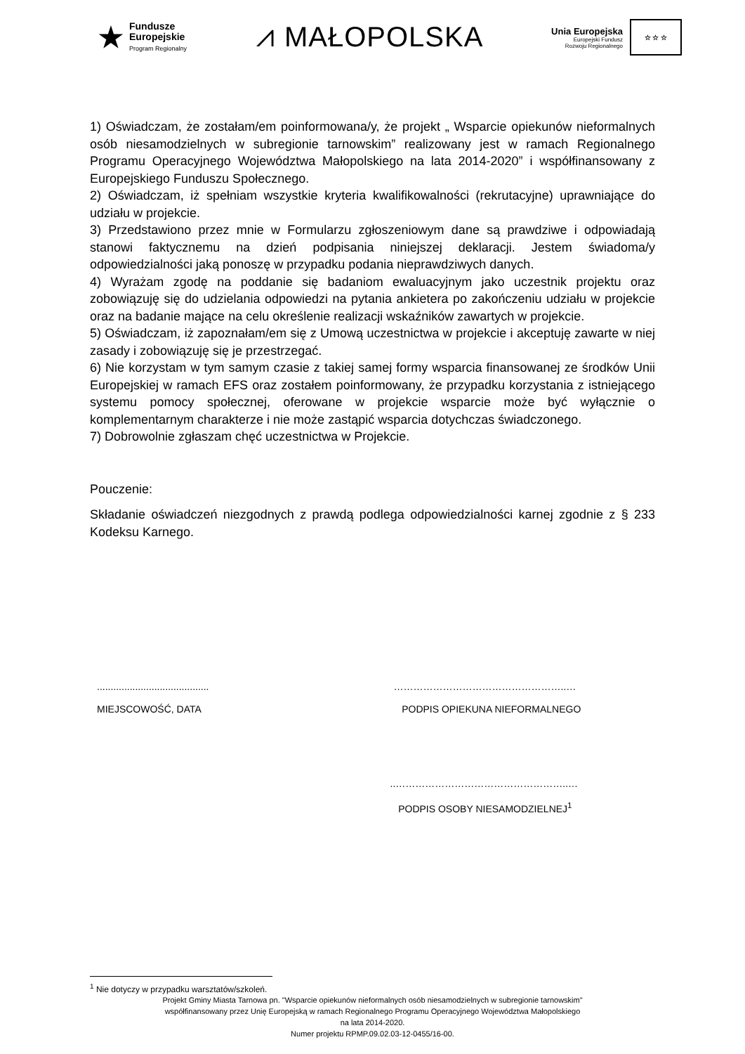★
Fundusze
Europejskie
Program Regionalny
⩘ MAŁOPOLSKA
Unia Europejska
Europejski Fundusz
Rozwoju Regionalnego
☆ ☆ ☆
1) Oświadczam, że zostałam/em poinformowana/y, że projekt „ Wsparcie opiekunów nieformalnych osób niesamodzielnych w subregionie tarnowskim” realizowany jest w ramach Regionalnego Programu Operacyjnego Województwa Małopolskiego na lata 2014-2020” i współfinansowany z Europejskiego Funduszu Społecznego.
2) Oświadczam, iż spełniam wszystkie kryteria kwalifikowalności (rekrutacyjne) uprawniające do udziału w projekcie.
3) Przedstawiono przez mnie w Formularzu zgłoszeniowym dane są prawdziwe i odpowiadają stanowi faktycznemu na dzień podpisania niniejszej deklaracji. Jestem świadoma/y odpowiedzialności jaką ponoszę w przypadku podania nieprawdziwych danych.
4) Wyrażam zgodę na poddanie się badaniom ewaluacyjnym jako uczestnik projektu oraz zobowiązuję się do udzielania odpowiedzi na pytania ankietera po zakończeniu udziału w projekcie oraz na badanie mające na celu określenie realizacji wskaźników zawartych w projekcie.
5) Oświadczam, iż zapoznałam/em się z Umową uczestnictwa w projekcie i akceptuję zawarte w niej zasady i zobowiązuję się je przestrzegać.
6) Nie korzystam w tym samym czasie z takiej samej formy wsparcia finansowanej ze środków Unii Europejskiej w ramach EFS oraz zostałem poinformowany, że przypadku korzystania z istniejącego systemu pomocy społecznej, oferowane w projekcie wsparcie może być wyłącznie o komplementarnym charakterze i nie może zastąpić wsparcia dotychczas świadczonego.
7) Dobrowolnie zgłaszam chęć uczestnictwa w Projekcie.
Pouczenie:
Składanie oświadczeń niezgodnych z prawdą podlega odpowiedzialności karnej zgodnie z § 233 Kodeksu Karnego.
.........................................
MIEJSCOWOŚĆ, DATA
……………………………………………..…
PODPIS OPIEKUNA NIEFORMALNEGO
..……………………………………………..…
PODPIS OSOBY NIESAMODZIELNEJ<sup>1</sup>
<sup>1</sup> Nie dotyczy w przypadku warsztatów/szkoleń.
Projekt Gminy Miasta Tarnowa pn. "Wsparcie opiekunów nieformalnych osób niesamodzielnych w subregionie tarnowskim"
współfinansowany przez Unię Europejską w ramach Regionalnego Programu Operacyjnego Województwa Małopolskiego
na lata 2014-2020.
Numer projektu RPMP.09.02.03-12-0455/16-00.